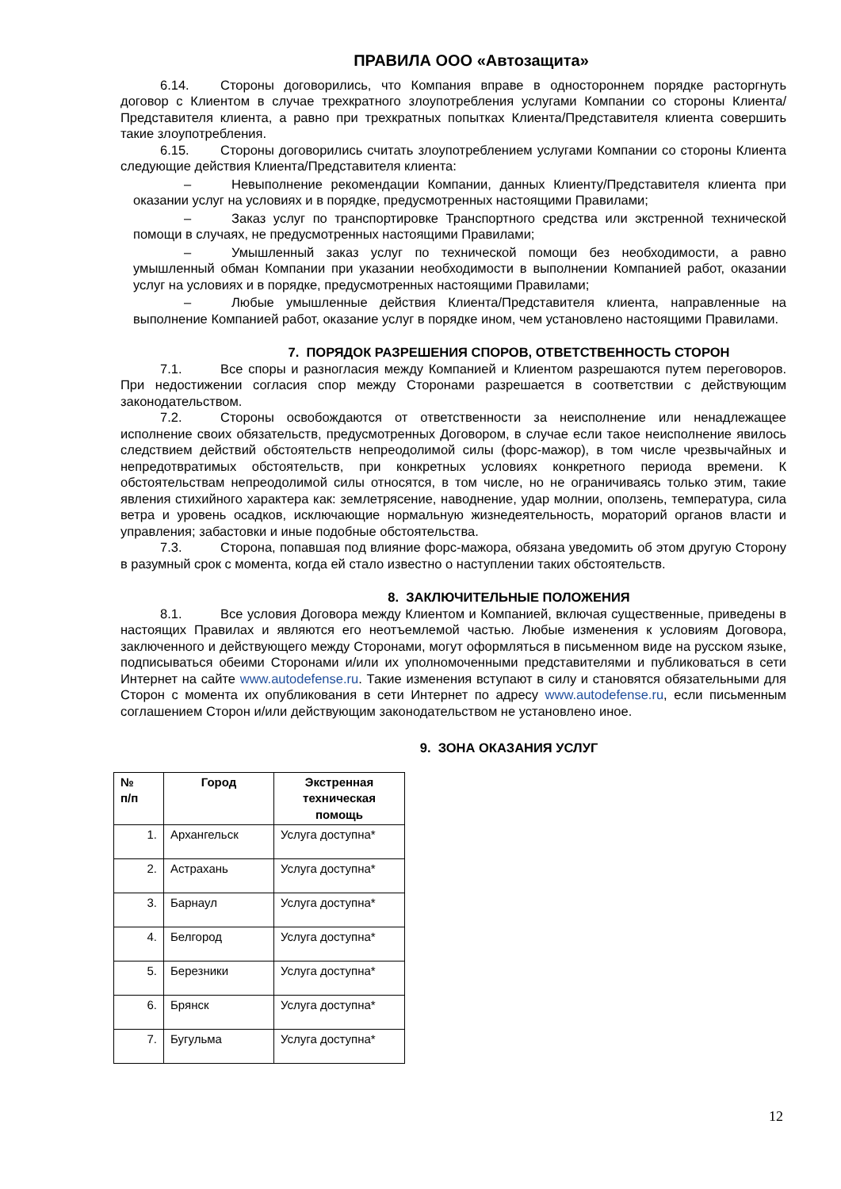ПРАВИЛА ООО «Автозащита»
6.14. Стороны договорились, что Компания вправе в одностороннем порядке расторгнуть договор с Клиентом в случае трехкратного злоупотребления услугами Компании со стороны Клиента/Представителя клиента, а равно при трехкратных попытках Клиента/Представителя клиента совершить такие злоупотребления.
6.15. Стороны договорились считать злоупотреблением услугами Компании со стороны Клиента следующие действия Клиента/Представителя клиента:
– Невыполнение рекомендации Компании, данных Клиенту/Представителя клиента при оказании услуг на условиях и в порядке, предусмотренных настоящими Правилами;
– Заказ услуг по транспортировке Транспортного средства или экстренной технической помощи в случаях, не предусмотренных настоящими Правилами;
– Умышленный заказ услуг по технической помощи без необходимости, а равно умышленный обман Компании при указании необходимости в выполнении Компанией работ, оказании услуг на условиях и в порядке, предусмотренных настоящими Правилами;
– Любые умышленные действия Клиента/Представителя клиента, направленные на выполнение Компанией работ, оказание услуг в порядке ином, чем установлено настоящими Правилами.
7. ПОРЯДОК РАЗРЕШЕНИЯ СПОРОВ, ОТВЕТСТВЕННОСТЬ СТОРОН
7.1. Все споры и разногласия между Компанией и Клиентом разрешаются путем переговоров. При недостижении согласия спор между Сторонами разрешается в соответствии с действующим законодательством.
7.2. Стороны освобождаются от ответственности за неисполнение или ненадлежащее исполнение своих обязательств, предусмотренных Договором, в случае если такое неисполнение явилось следствием действий обстоятельств непреодолимой силы (форс-мажор), в том числе чрезвычайных и непредотвратимых обстоятельств, при конкретных условиях конкретного периода времени. К обстоятельствам непреодолимой силы относятся, в том числе, но не ограничиваясь только этим, такие явления стихийного характера как: землетрясение, наводнение, удар молнии, оползень, температура, сила ветра и уровень осадков, исключающие нормальную жизнедеятельность, мораторий органов власти и управления; забастовки и иные подобные обстоятельства.
7.3. Сторона, попавшая под влияние форс-мажора, обязана уведомить об этом другую Сторону в разумный срок с момента, когда ей стало известно о наступлении таких обстоятельств.
8. ЗАКЛЮЧИТЕЛЬНЫЕ ПОЛОЖЕНИЯ
8.1. Все условия Договора между Клиентом и Компанией, включая существенные, приведены в настоящих Правилах и являются его неотъемлемой частью. Любые изменения к условиям Договора, заключенного и действующего между Сторонами, могут оформляться в письменном виде на русском языке, подписываться обеими Сторонами и/или их уполномоченными представителями и публиковаться в сети Интернет на сайте www.autodefense.ru. Такие изменения вступают в силу и становятся обязательными для Сторон с момента их опубликования в сети Интернет по адресу www.autodefense.ru, если письменным соглашением Сторон и/или действующим законодательством не установлено иное.
9. ЗОНА ОКАЗАНИЯ УСЛУГ
| № п/п | Город | Экстренная техническая помощь |
| --- | --- | --- |
| 1. | Архангельск | Услуга доступна* |
| 2. | Астрахань | Услуга доступна* |
| 3. | Барнаул | Услуга доступна* |
| 4. | Белгород | Услуга доступна* |
| 5. | Березники | Услуга доступна* |
| 6. | Брянск | Услуга доступна* |
| 7. | Бугульма | Услуга доступна* |
12